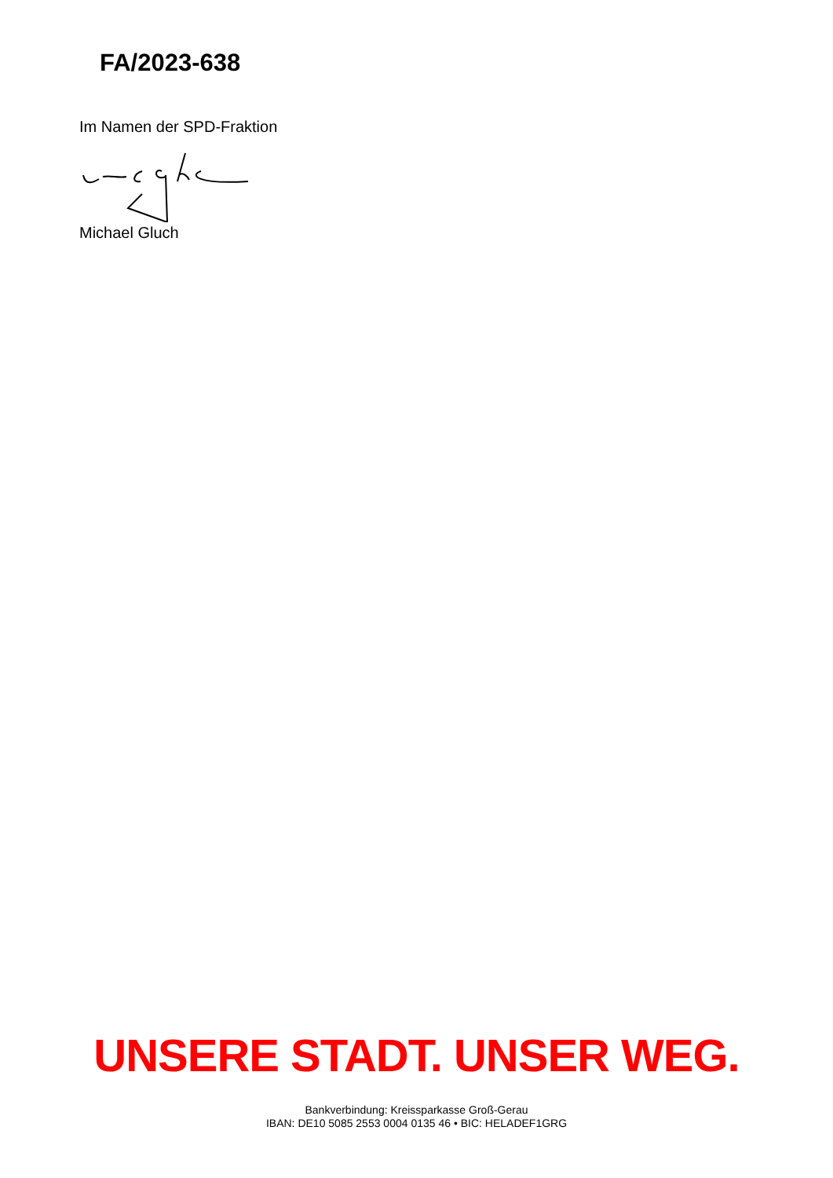FA/2023-638
Im Namen der SPD-Fraktion
Michael Gluch
UNSERE STADT. UNSER WEG.
Bankverbindung: Kreissparkasse Groß-Gerau
IBAN: DE10 5085 2553 0004 0135 46 • BIC: HELADEF1GRG